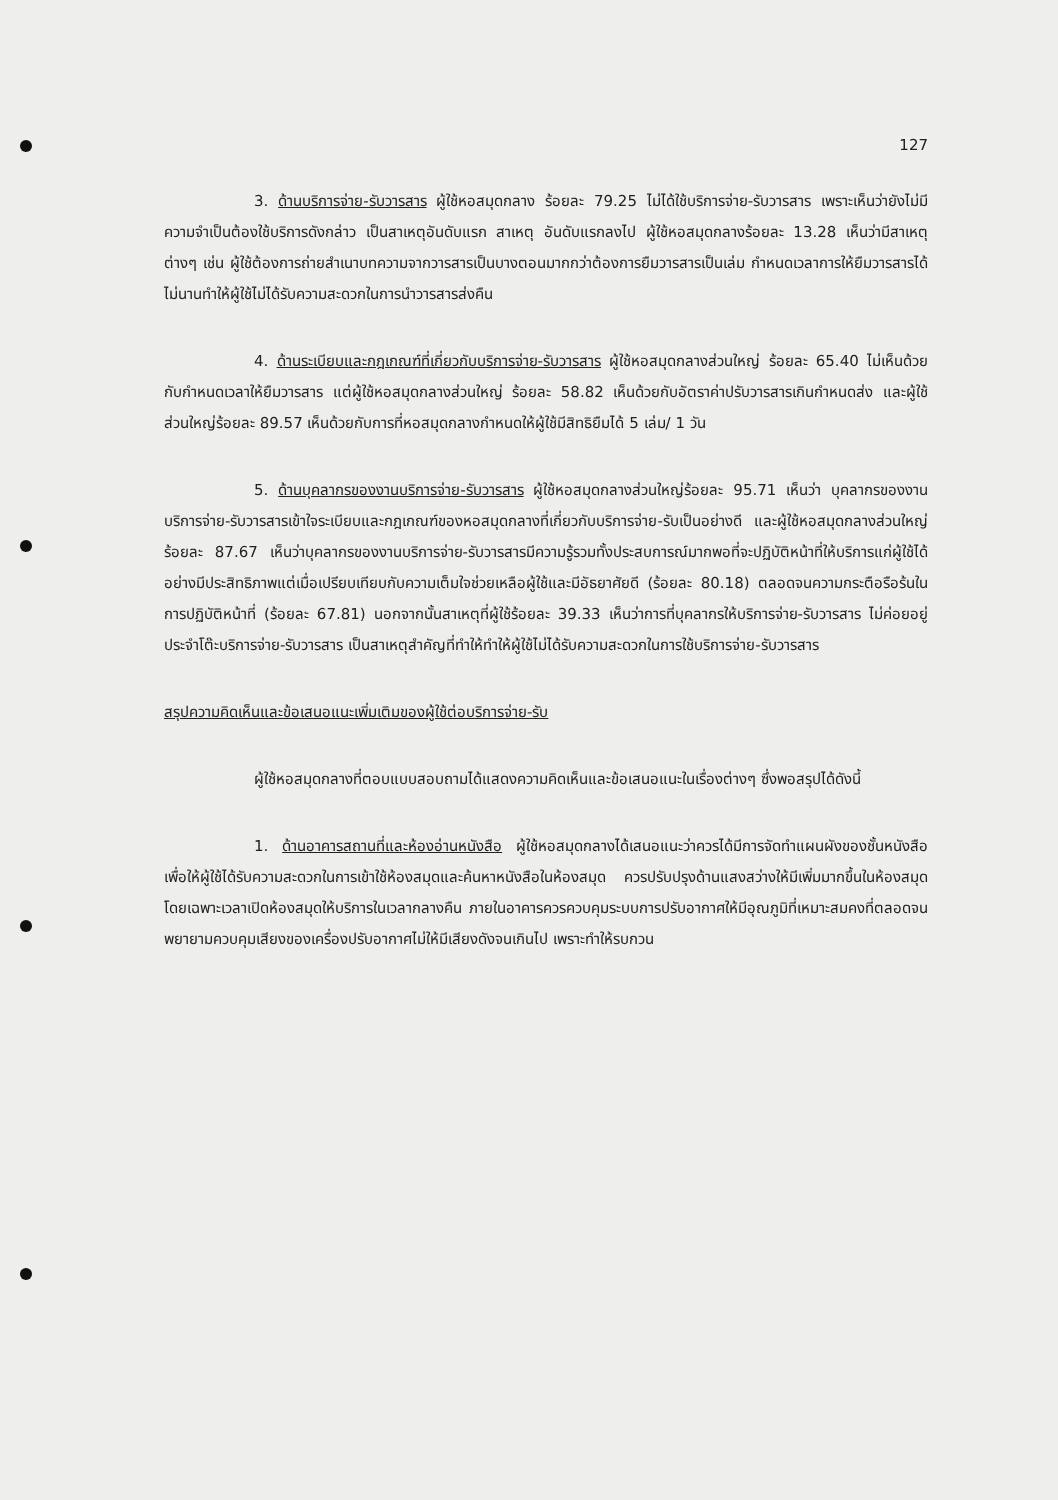127
3. ด้านบริการจ่าย-รับวารสาร ผู้ใช้หอสมุดกลาง ร้อยละ 79.25 ไม่ได้ใช้บริการจ่าย-รับวารสาร เพราะเห็นว่ายังไม่มีความจำเป็นต้องใช้บริการดังกล่าว เป็นสาเหตุอันดับแรก สาเหตุ อันดับแรกลงไป ผู้ใช้หอสมุดกลางร้อยละ 13.28 เห็นว่ามีสาเหตุต่างๆ เช่น ผู้ใช้ต้องการถ่ายสำเนาบทความจากวารสารเป็นบางตอนมากกว่าต้องการยืมวารสารเป็นเล่ม กำหนดเวลาการให้ยืมวารสารได้ไม่นานทำให้ผู้ใช้ไม่ได้รับความสะดวกในการนำวารสารส่งคืน
4. ด้านระเบียบและกฎเกณฑ์ที่เกี่ยวกับบริการจ่าย-รับวารสาร ผู้ใช้หอสมุดกลางส่วนใหญ่ ร้อยละ 65.40 ไม่เห็นด้วยกับกำหนดเวลาให้ยืมวารสาร แต่ผู้ใช้หอสมุดกลางส่วนใหญ่ ร้อยละ 58.82 เห็นด้วยกับอัตราค่าปรับวารสารเกินกำหนดส่ง และผู้ใช้ส่วนใหญ่ร้อยละ 89.57 เห็นด้วยกับการที่หอสมุดกลางกำหนดให้ผู้ใช้มีสิทธิยืมได้ 5 เล่ม/ 1 วัน
5. ด้านบุคลากรของงานบริการจ่าย-รับวารสาร ผู้ใช้หอสมุดกลางส่วนใหญ่ร้อยละ 95.71 เห็นว่า บุคลากรของงานบริการจ่าย-รับวารสารเข้าใจระเบียบและกฎเกณฑ์ของหอสมุดกลางที่เกี่ยวกับบริการจ่าย-รับเป็นอย่างดี และผู้ใช้หอสมุดกลางส่วนใหญ่ร้อยละ 87.67 เห็นว่าบุคลากรของงานบริการจ่าย-รับวารสารมีความรู้รวมทั้งประสบการณ์มากพอที่จะปฏิบัติหน้าที่ให้บริการแก่ผู้ใช้ได้อย่างมีประสิทธิภาพแต่เมื่อเปรียบเทียบกับความเต็มใจช่วยเหลือผู้ใช้และมีอัธยาศัยดี (ร้อยละ 80.18) ตลอดจนความกระตือรือร้นในการปฏิบัติหน้าที่ (ร้อยละ 67.81) นอกจากนั้นสาเหตุที่ผู้ใช้ร้อยละ 39.33 เห็นว่าการที่บุคลากรให้บริการจ่าย-รับวารสาร ไม่ค่อยอยู่ประจำโต๊ะบริการจ่าย-รับวารสาร เป็นสาเหตุสำคัญที่ทำให้ทำให้ผู้ใช้ไม่ได้รับความสะดวกในการใช้บริการจ่าย-รับวารสาร
สรุปความคิดเห็นและข้อเสนอแนะเพิ่มเติมของผู้ใช้ต่อบริการจ่าย-รับ
ผู้ใช้หอสมุดกลางที่ตอบแบบสอบถามได้แสดงความคิดเห็นและข้อเสนอแนะในเรื่องต่างๆ ซึ่งพอสรุปได้ดังนี้
1. ด้านอาคารสถานที่และห้องอ่านหนังสือ ผู้ใช้หอสมุดกลางได้เสนอแนะว่าควรได้มีการจัดทำแผนผังของชั้นหนังสือ เพื่อให้ผู้ใช้ได้รับความสะดวกในการเข้าใช้ห้องสมุดและค้นหาหนังสือในห้องสมุด ควรปรับปรุงด้านแสงสว่างให้มีเพิ่มมากขึ้นในห้องสมุดโดยเฉพาะเวลาเปิดห้องสมุดให้บริการในเวลากลางคืน ภายในอาคารควรควบคุมระบบการปรับอากาศให้มีอุณภูมิที่เหมาะสมคงที่ตลอดจนพยายามควบคุมเสียงของเครื่องปรับอากาศไม่ให้มีเสียงดังจนเกินไป เพราะทำให้รบกวน